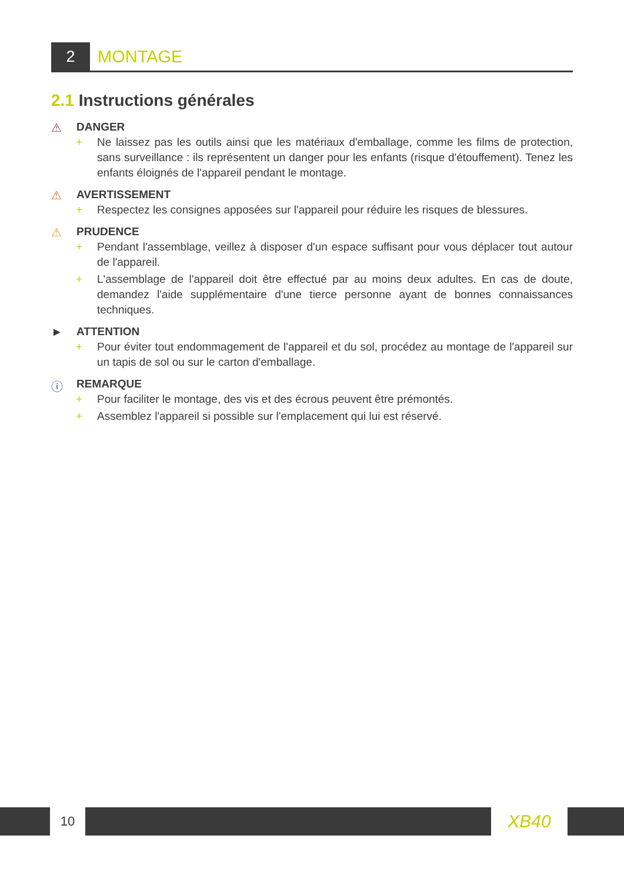2 MONTAGE
2.1 Instructions générales
⚠ DANGER
+ Ne laissez pas les outils ainsi que les matériaux d'emballage, comme les films de protection, sans surveillance : ils représentent un danger pour les enfants (risque d'étouffement). Tenez les enfants éloignés de l'appareil pendant le montage.
⚠ AVERTISSEMENT
+ Respectez les consignes apposées sur l'appareil pour réduire les risques de blessures.
⚠ PRUDENCE
+ Pendant l'assemblage, veillez à disposer d'un espace suffisant pour vous déplacer tout autour de l'appareil.
+ L'assemblage de l'appareil doit être effectué par au moins deux adultes. En cas de doute, demandez l'aide supplémentaire d'une tierce personne ayant de bonnes connaissances techniques.
► ATTENTION
+ Pour éviter tout endommagement de l'appareil et du sol, procédez au montage de l'appareil sur un tapis de sol ou sur le carton d'emballage.
ⓘ REMARQUE
+ Pour faciliter le montage, des vis et des écrous peuvent être prémontés.
+ Assemblez l'appareil si possible sur l'emplacement qui lui est réservé.
10
XB40